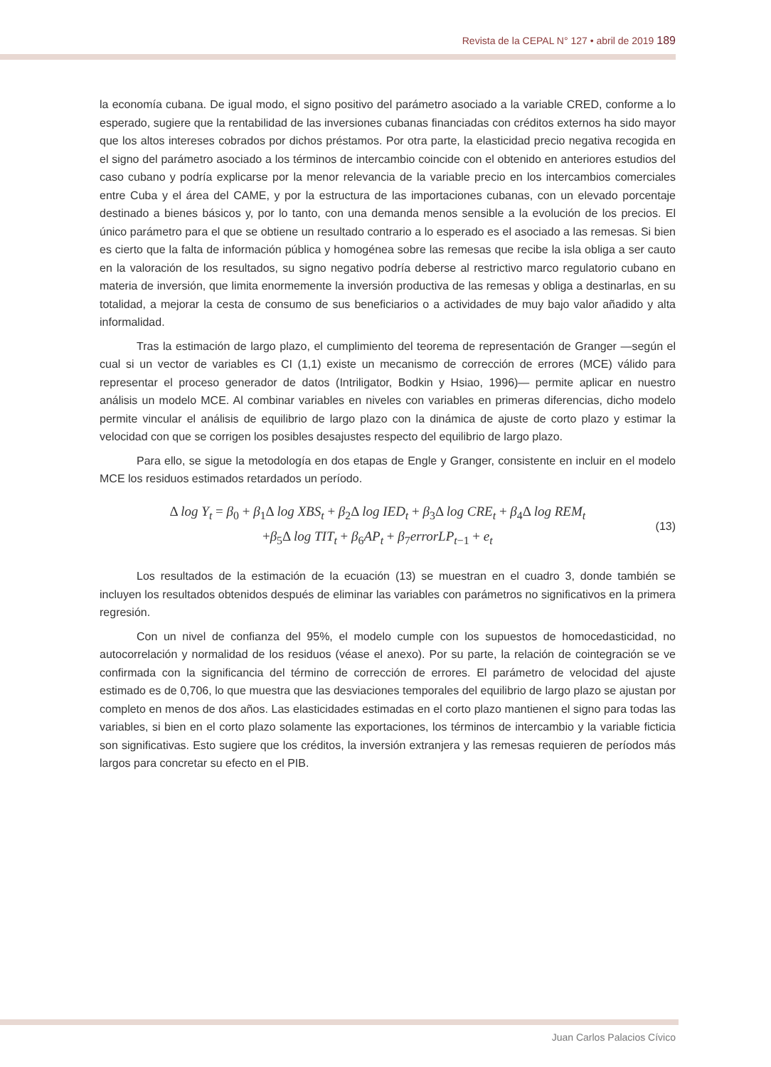Revista de la CEPAL N° 127 • abril de 2019 189
la economía cubana. De igual modo, el signo positivo del parámetro asociado a la variable CRED, conforme a lo esperado, sugiere que la rentabilidad de las inversiones cubanas financiadas con créditos externos ha sido mayor que los altos intereses cobrados por dichos préstamos. Por otra parte, la elasticidad precio negativa recogida en el signo del parámetro asociado a los términos de intercambio coincide con el obtenido en anteriores estudios del caso cubano y podría explicarse por la menor relevancia de la variable precio en los intercambios comerciales entre Cuba y el área del CAME, y por la estructura de las importaciones cubanas, con un elevado porcentaje destinado a bienes básicos y, por lo tanto, con una demanda menos sensible a la evolución de los precios. El único parámetro para el que se obtiene un resultado contrario a lo esperado es el asociado a las remesas. Si bien es cierto que la falta de información pública y homogénea sobre las remesas que recibe la isla obliga a ser cauto en la valoración de los resultados, su signo negativo podría deberse al restrictivo marco regulatorio cubano en materia de inversión, que limita enormemente la inversión productiva de las remesas y obliga a destinarlas, en su totalidad, a mejorar la cesta de consumo de sus beneficiarios o a actividades de muy bajo valor añadido y alta informalidad.
Tras la estimación de largo plazo, el cumplimiento del teorema de representación de Granger —según el cual si un vector de variables es CI (1,1) existe un mecanismo de corrección de errores (MCE) válido para representar el proceso generador de datos (Intriligator, Bodkin y Hsiao, 1996)— permite aplicar en nuestro análisis un modelo MCE. Al combinar variables en niveles con variables en primeras diferencias, dicho modelo permite vincular el análisis de equilibrio de largo plazo con la dinámica de ajuste de corto plazo y estimar la velocidad con que se corrigen los posibles desajustes respecto del equilibrio de largo plazo.
Para ello, se sigue la metodología en dos etapas de Engle y Granger, consistente en incluir en el modelo MCE los residuos estimados retardados un período.
Δ log Y<sub>t</sub> = β<sub>0</sub> + β<sub>1</sub>Δ log XBS<sub>t</sub> + β<sub>2</sub>Δ log IED<sub>t</sub> + β<sub>3</sub>Δ log CRE<sub>t</sub> + β<sub>4</sub>Δ log REM<sub>t</sub>
+β<sub>5</sub>Δ log TIT<sub>t</sub> + β<sub>6</sub>AP<sub>t</sub> + β<sub>7</sub>errorLP<sub>t</sub><sub>−1</sub> + e<sub>t</sub>
(13)
Los resultados de la estimación de la ecuación (13) se muestran en el cuadro 3, donde también se incluyen los resultados obtenidos después de eliminar las variables con parámetros no significativos en la primera regresión.
Con un nivel de confianza del 95%, el modelo cumple con los supuestos de homocedasticidad, no autocorrelación y normalidad de los residuos (véase el anexo). Por su parte, la relación de cointegración se ve confirmada con la significancia del término de corrección de errores. El parámetro de velocidad del ajuste estimado es de 0,706, lo que muestra que las desviaciones temporales del equilibrio de largo plazo se ajustan por completo en menos de dos años. Las elasticidades estimadas en el corto plazo mantienen el signo para todas las variables, si bien en el corto plazo solamente las exportaciones, los términos de intercambio y la variable ficticia son significativas. Esto sugiere que los créditos, la inversión extranjera y las remesas requieren de períodos más largos para concretar su efecto en el PIB.
Juan Carlos Palacios Cívico